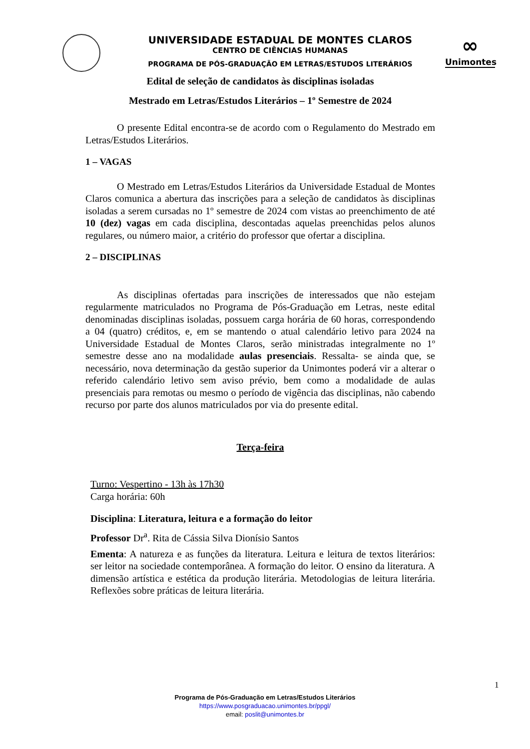UNIVERSIDADE ESTADUAL DE MONTES CLAROS
CENTRO DE CIÊNCIAS HUMANAS
PROGRAMA DE PÓS-GRADUAÇÃO EM LETRAS/ESTUDOS LITERÁRIOS
∞
Unimontes
Edital de seleção de candidatos às disciplinas isoladas
Mestrado em Letras/Estudos Literários – 1º Semestre de 2024
O presente Edital encontra-se de acordo com o Regulamento do Mestrado em Letras/Estudos Literários.
1 – VAGAS
O Mestrado em Letras/Estudos Literários da Universidade Estadual de Montes Claros comunica a abertura das inscrições para a seleção de candidatos às disciplinas isoladas a serem cursadas no 1º semestre de 2024 com vistas ao preenchimento de até 10 (dez) vagas em cada disciplina, descontadas aquelas preenchidas pelos alunos regulares, ou número maior, a critério do professor que ofertar a disciplina.
2 – DISCIPLINAS
As disciplinas ofertadas para inscrições de interessados que não estejam regularmente matriculados no Programa de Pós-Graduação em Letras, neste edital denominadas disciplinas isoladas, possuem carga horária de 60 horas, correspondendo a 04 (quatro) créditos, e, em se mantendo o atual calendário letivo para 2024 na Universidade Estadual de Montes Claros, serão ministradas integralmente no 1º semestre desse ano na modalidade aulas presenciais. Ressalta- se ainda que, se necessário, nova determinação da gestão superior da Unimontes poderá vir a alterar o referido calendário letivo sem aviso prévio, bem como a modalidade de aulas presenciais para remotas ou mesmo o período de vigência das disciplinas, não cabendo recurso por parte dos alunos matriculados por via do presente edital.
Terça-feira
Turno: Vespertino - 13h às 17h30
Carga horária: 60h
Disciplina: Literatura, leitura e a formação do leitor
Professor Dr<sup>a</sup>. Rita de Cássia Silva Dionísio Santos
Ementa: A natureza e as funções da literatura. Leitura e leitura de textos literários: ser leitor na sociedade contemporânea. A formação do leitor. O ensino da literatura. A dimensão artística e estética da produção literária. Metodologias de leitura literária. Reflexões sobre práticas de leitura literária.
1
Programa de Pós-Graduação em Letras/Estudos Literários
https://www.posgraduacao.unimontes.br/ppgl/
email: poslit@unimontes.br